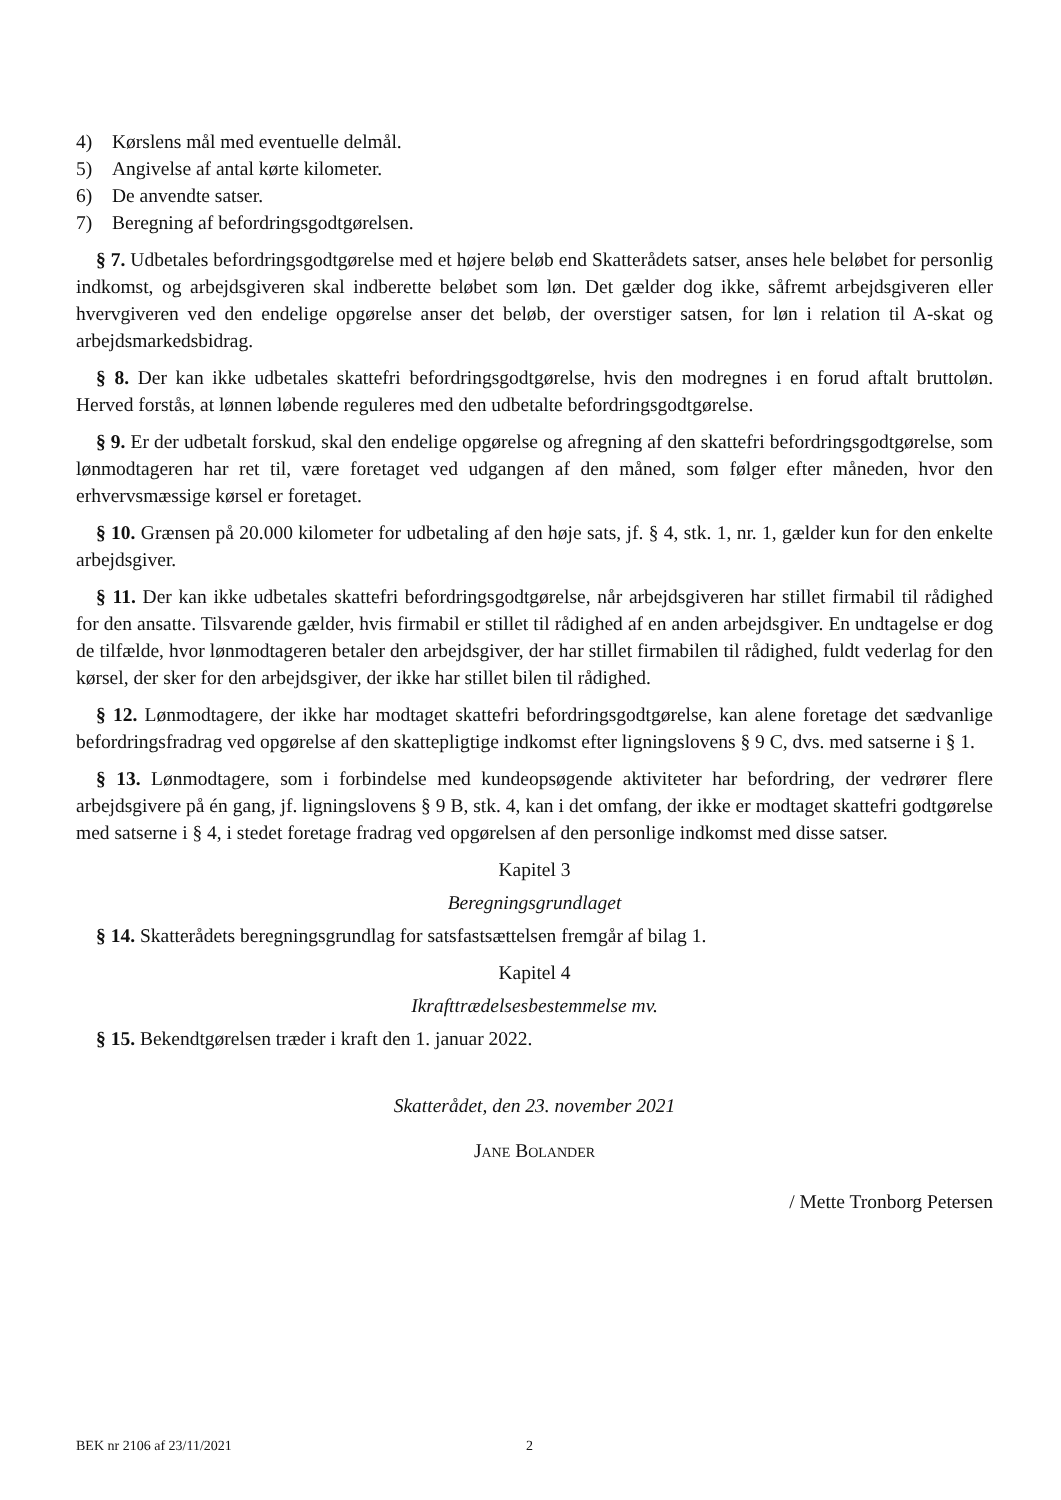4) Kørslens mål med eventuelle delmål.
5) Angivelse af antal kørte kilometer.
6) De anvendte satser.
7) Beregning af befordringsgodtgørelsen.
§ 7. Udbetales befordringsgodtgørelse med et højere beløb end Skatterådets satser, anses hele beløbet for personlig indkomst, og arbejdsgiveren skal indberette beløbet som løn. Det gælder dog ikke, såfremt arbejdsgiveren eller hvervgiveren ved den endelige opgørelse anser det beløb, der overstiger satsen, for løn i relation til A-skat og arbejdsmarkedsbidrag.
§ 8. Der kan ikke udbetales skattefri befordringsgodtgørelse, hvis den modregnes i en forud aftalt bruttoløn. Herved forstås, at lønnen løbende reguleres med den udbetalte befordringsgodtgørelse.
§ 9. Er der udbetalt forskud, skal den endelige opgørelse og afregning af den skattefri befordringsgodt­gørelse, som lønmodtageren har ret til, være foretaget ved udgangen af den måned, som følger efter måneden, hvor den erhvervsmæssige kørsel er foretaget.
§ 10. Grænsen på 20.000 kilometer for udbetaling af den høje sats, jf. § 4, stk. 1, nr. 1, gælder kun for den enkelte arbejdsgiver.
§ 11. Der kan ikke udbetales skattefri befordringsgodtgørelse, når arbejdsgiveren har stillet firmabil til rådighed for den ansatte. Tilsvarende gælder, hvis firmabil er stillet til rådighed af en anden arbejds­giver. En undtagelse er dog de tilfælde, hvor lønmodtageren betaler den arbejdsgiver, der har stillet firmabilen til rådighed, fuldt vederlag for den kørsel, der sker for den arbejdsgiver, der ikke har stillet bilen til rådighed.
§ 12. Lønmodtagere, der ikke har modtaget skattefri befordringsgodtgørelse, kan alene foretage det sædvanlige befordringsfradrag ved opgørelse af den skattepligtige indkomst efter ligningslovens § 9 C, dvs. med satserne i § 1.
§ 13. Lønmodtagere, som i forbindelse med kundeopsøgende aktiviteter har befordring, der vedrører flere arbejdsgivere på én gang, jf. ligningslovens § 9 B, stk. 4, kan i det omfang, der ikke er modtaget skattefri godtgørelse med satserne i § 4, i stedet foretage fradrag ved opgørelsen af den personlige indkomst med disse satser.
Kapitel 3
Beregningsgrundlaget
§ 14. Skatterådets beregningsgrundlag for satsfastsættelsen fremgår af bilag 1.
Kapitel 4
Ikrafttrædelsesbestemmelse mv.
§ 15. Bekendtgørelsen træder i kraft den 1. januar 2022.
Skatterådet, den 23. november 2021
Jane Bolander
/ Mette Tronborg Petersen
BEK nr 2106 af 23/11/2021 2